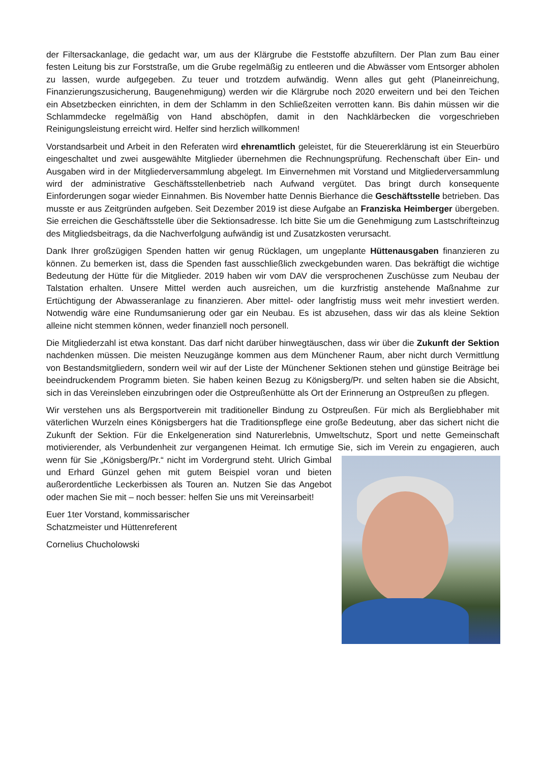der Filtersackanlage, die gedacht war, um aus der Klärgrube die Feststoffe abzufiltern. Der Plan zum Bau einer festen Leitung bis zur Forststraße, um die Grube regelmäßig zu entleeren und die Abwässer vom Entsorger abholen zu lassen, wurde aufgegeben. Zu teuer und trotzdem aufwändig. Wenn alles gut geht (Planeinreichung, Finanzierungszusicherung, Baugenehmigung) werden wir die Klärgrube noch 2020 erweitern und bei den Teichen ein Absetzbecken einrichten, in dem der Schlamm in den Schließzeiten verrotten kann. Bis dahin müssen wir die Schlammdecke regelmäßig von Hand abschöpfen, damit in den Nachklärbecken die vorgeschrieben Reinigungsleistung erreicht wird. Helfer sind herzlich willkommen!
Vorstandsarbeit und Arbeit in den Referaten wird ehrenamtlich geleistet, für die Steuererklärung ist ein Steuerbüro eingeschaltet und zwei ausgewählte Mitglieder übernehmen die Rechnungsprüfung. Rechenschaft über Ein- und Ausgaben wird in der Mitgliederversammlung abgelegt. Im Einvernehmen mit Vorstand und Mitgliederversammlung wird der administrative Geschäftsstellenbetrieb nach Aufwand vergütet. Das bringt durch konsequente Einforderungen sogar wieder Einnahmen. Bis November hatte Dennis Bierhance die Geschäftsstelle betrieben. Das musste er aus Zeitgründen aufgeben. Seit Dezember 2019 ist diese Aufgabe an Franziska Heimberger übergeben. Sie erreichen die Geschäftsstelle über die Sektionsadresse. Ich bitte Sie um die Genehmigung zum Lastschrifteinzug des Mitgliedsbeitrags, da die Nachverfolgung aufwändig ist und Zusatzkosten verursacht.
Dank Ihrer großzügigen Spenden hatten wir genug Rücklagen, um ungeplante Hüttenausgaben finanzieren zu können. Zu bemerken ist, dass die Spenden fast ausschließlich zweckgebunden waren. Das bekräftigt die wichtige Bedeutung der Hütte für die Mitglieder. 2019 haben wir vom DAV die versprochenen Zuschüsse zum Neubau der Talstation erhalten. Unsere Mittel werden auch ausreichen, um die kurzfristig anstehende Maßnahme zur Ertüchtigung der Abwasseranlage zu finanzieren. Aber mittel- oder langfristig muss weit mehr investiert werden. Notwendig wäre eine Rundumsanierung oder gar ein Neubau. Es ist abzusehen, dass wir das als kleine Sektion alleine nicht stemmen können, weder finanziell noch personell.
Die Mitgliederzahl ist etwa konstant. Das darf nicht darüber hinwegtäuschen, dass wir über die Zukunft der Sektion nachdenken müssen. Die meisten Neuzugänge kommen aus dem Münchener Raum, aber nicht durch Vermittlung von Bestandsmitgliedern, sondern weil wir auf der Liste der Münchener Sektionen stehen und günstige Beiträge bei beeindruckendem Programm bieten. Sie haben keinen Bezug zu Königsberg/Pr. und selten haben sie die Absicht, sich in das Vereinsleben einzubringen oder die Ostpreußenhütte als Ort der Erinnerung an Ostpreußen zu pflegen.
Wir verstehen uns als Bergsportverein mit traditioneller Bindung zu Ostpreußen. Für mich als Bergliebhaber mit väterlichen Wurzeln eines Königsbergers hat die Traditionspflege eine große Bedeutung, aber das sichert nicht die Zukunft der Sektion. Für die Enkelgeneration sind Naturerlebnis, Umweltschutz, Sport und nette Gemeinschaft motivierender, als Verbundenheit zur vergangenen Heimat. Ich ermutige Sie, sich im Verein zu engagieren, auch wenn für Sie „Königsberg/Pr.“ nicht im Vordergrund steht. Ulrich Gimbal und Erhard Günzel gehen mit gutem Beispiel voran und bieten außerordentliche Leckerbissen als Touren an. Nutzen Sie das Angebot oder machen Sie mit – noch besser: helfen Sie uns mit Vereinsarbeit!
Euer 1ter Vorstand, kommissarischer
Schatzmeister und Hüttenreferent
Cornelius Chucholowski